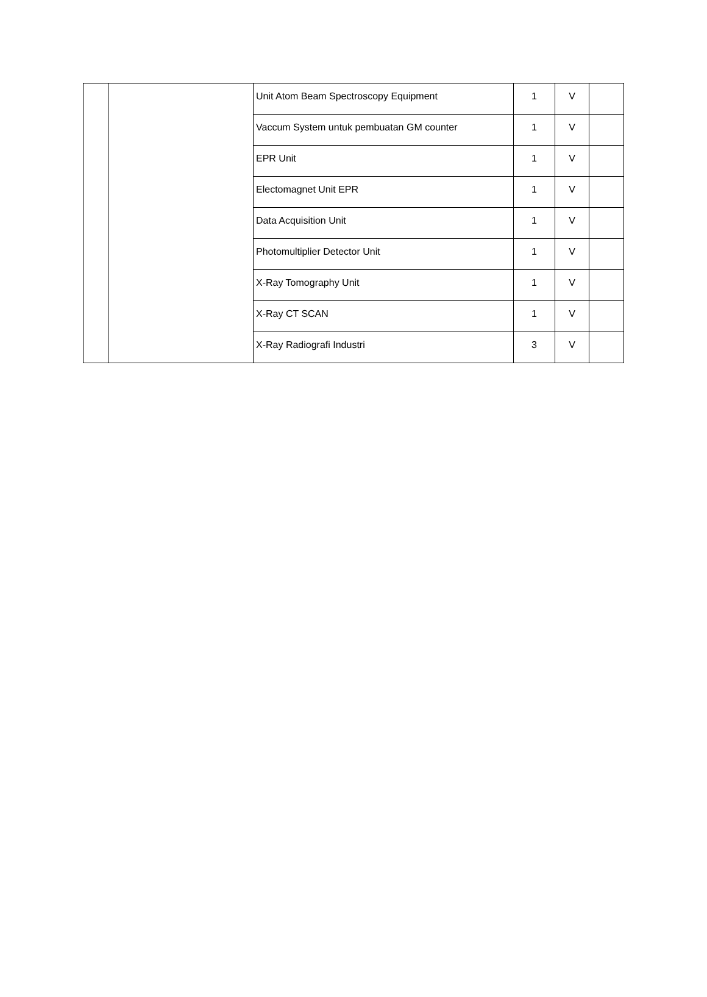| | | Unit Atom Beam Spectroscopy Equipment | 1 | V | |
| | | Vaccum System untuk pembuatan GM counter | 1 | V | |
| | | EPR Unit | 1 | V | |
| | | Electomagnet Unit EPR | 1 | V | |
| | | Data Acquisition Unit | 1 | V | |
| | | Photomultiplier Detector Unit | 1 | V | |
| | | X-Ray Tomography Unit | 1 | V | |
| | | X-Ray CT SCAN | 1 | V | |
| | | X-Ray Radiografi Industri | 3 | V | |